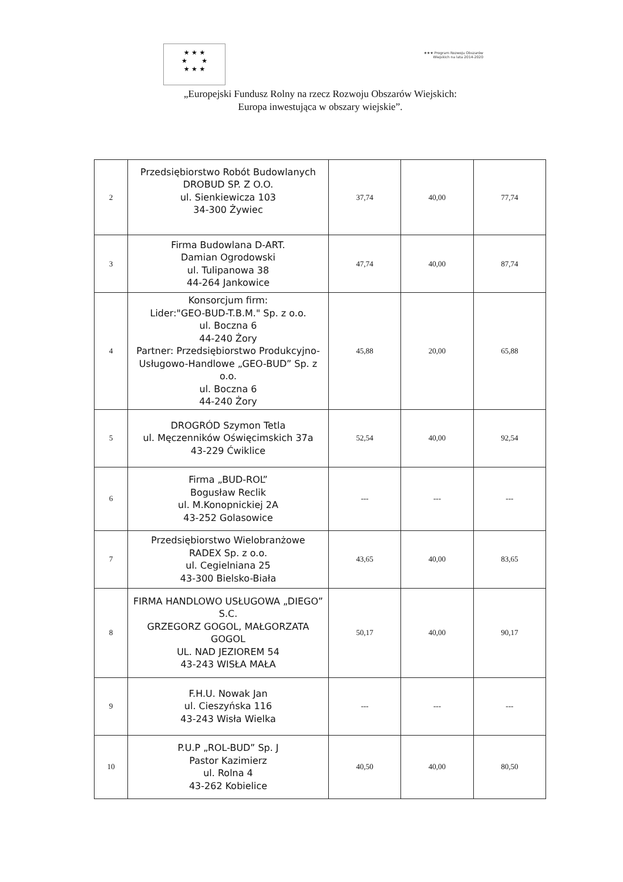★ ★ ★
★ ★
★ ★ ★
★★★ Program Rozwoju Obszarów Wiejskich na lata 2014-2020
„Europejski Fundusz Rolny na rzecz Rozwoju Obszarów Wiejskich:
Europa inwestująca w obszary wiejskie”.
| 2 | Przedsiębiorstwo Robót Budowlanych DROBUD SP. Z O.O. ul. Sienkiewicza 103 34-300 Żywiec | 37,74 | 40,00 | 77,74 |
| 3 | Firma Budowlana D-ART. Damian Ogrodowski ul. Tulipanowa 38 44-264 Jankowice | 47,74 | 40,00 | 87,74 |
| 4 | Konsorcjum firm: Lider:"GEO-BUD-T.B.M." Sp. z o.o. ul. Boczna 6 44-240 Żory Partner: Przedsiębiorstwo Produkcyjno-Usługowo-Handlowe „GEO-BUD” Sp. z o.o. ul. Boczna 6 44-240 Żory | 45,88 | 20,00 | 65,88 |
| 5 | DROGRÓD Szymon Tetla ul. Męczenników Oświęcimskich 37a 43-229 Ćwiklice | 52,54 | 40,00 | 92,54 |
| 6 | Firma „BUD-ROL” Bogusław Reclik ul. M.Konopnickiej 2A 43-252 Golasowice | --- | --- | --- |
| 7 | Przedsiębiorstwo Wielobranżowe RADEX Sp. z o.o. ul. Cegielniana 25 43-300 Bielsko-Biała | 43,65 | 40,00 | 83,65 |
| 8 | FIRMA HANDLOWO USŁUGOWA „DIEGO” S.C. GRZEGORZ GOGOL, MAŁGORZATA GOGOL UL. NAD JEZIOREM 54 43-243 WISŁA MAŁA | 50,17 | 40,00 | 90,17 |
| 9 | F.H.U. Nowak Jan ul. Cieszyńska 116 43-243 Wisła Wielka | --- | --- | --- |
| 10 | P.U.P „ROL-BUD” Sp. J Pastor Kazimierz ul. Rolna 4 43-262 Kobielice | 40,50 | 40,00 | 80,50 |